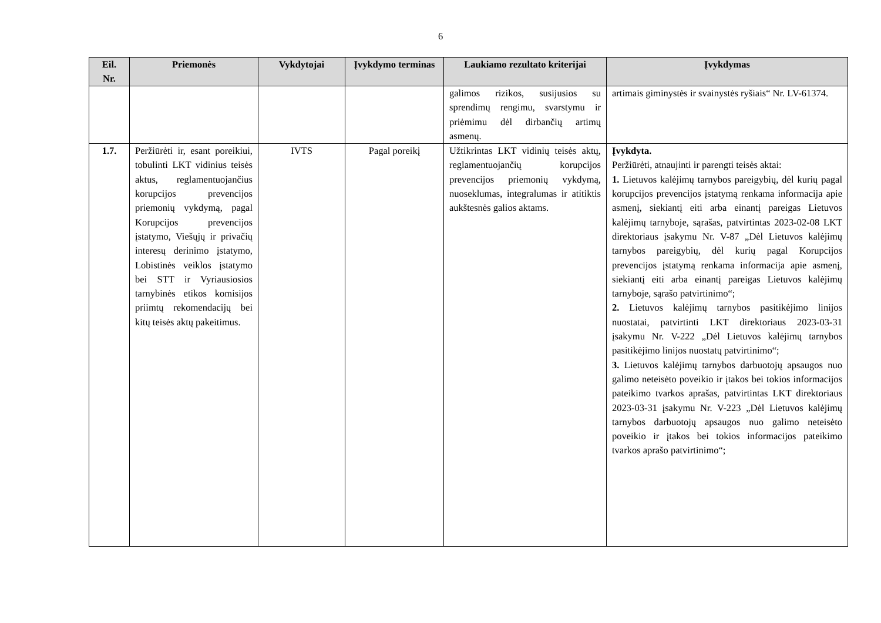6
| Eil. Nr. | Priemonės | Vykdytojai | Įvykdymo terminas | Laukiamo rezultato kriterijai | Įvykdymas |
| --- | --- | --- | --- | --- | --- |
| | | | | galimos rizikos, susijusios su sprendimų rengimu, svarstymu ir priėmimu dėl dirbančių artimų asmenų. | artimais giminystės ir svainystės ryšiais“ Nr. LV-61374. |
| 1.7. | Peržiūrėti ir, esant poreikiui, tobulinti LKT vidinius teisės aktus, reglamentuojančius korupcijos prevencijos priemonių vykdymą, pagal Korupcijos prevencijos įstatymo, Viešųjų ir privačių interesų derinimo įstatymo, Lobistinės veiklos įstatymo bei STT ir Vyriausiosios tarnybinės etikos komisijos priimtų rekomendacijų bei kitų teisės aktų pakeitimus. | IVTS | Pagal poreikį | Užtikrintas LKT vidinių teisės aktų, reglamentuojančių korupcijos prevencijos priemonių vykdymą, nuoseklumas, integralumas ir atitiktis aukštesnės galios aktams. | Įvykdyta. Peržiūrėti, atnaujinti ir parengti teisės aktai: 1. Lietuvos kalėjimų tarnybos pareigybių, dėl kurių pagal korupcijos prevencijos įstatymą renkama informacija apie asmenį, siekiantį eiti arba einantį pareigas Lietuvos kalėjimų tarnyboje, sąrašas, patvirtintas 2023-02-08 LKT direktoriaus įsakymu Nr. V-87 „Dėl Lietuvos kalėjimų tarnybos pareigybių, dėl kurių pagal Korupcijos prevencijos įstatymą renkama informacija apie asmenį, siekiantį eiti arba einantį pareigas Lietuvos kalėjimų tarnyboje, sąrašo patvirtinimo“; 2. Lietuvos kalėjimų tarnybos pasitikėjimo linijos nuostatai, patvirtinti LKT direktoriaus 2023-03-31 įsakymu Nr. V-222 „Dėl Lietuvos kalėjimų tarnybos pasitikėjimo linijos nuostatų patvirtinimo“; 3. Lietuvos kalėjimų tarnybos darbuotojų apsaugos nuo galimo neteisėto poveikio ir įtakos bei tokios informacijos pateikimo tvarkos aprašas, patvirtintas LKT direktoriaus 2023-03-31 įsakymu Nr. V-223 „Dėl Lietuvos kalėjimų tarnybos darbuotojų apsaugos nuo galimo neteisėto poveikio ir įtakos bei tokios informacijos pateikimo tvarkos aprašo patvirtinimo“; |